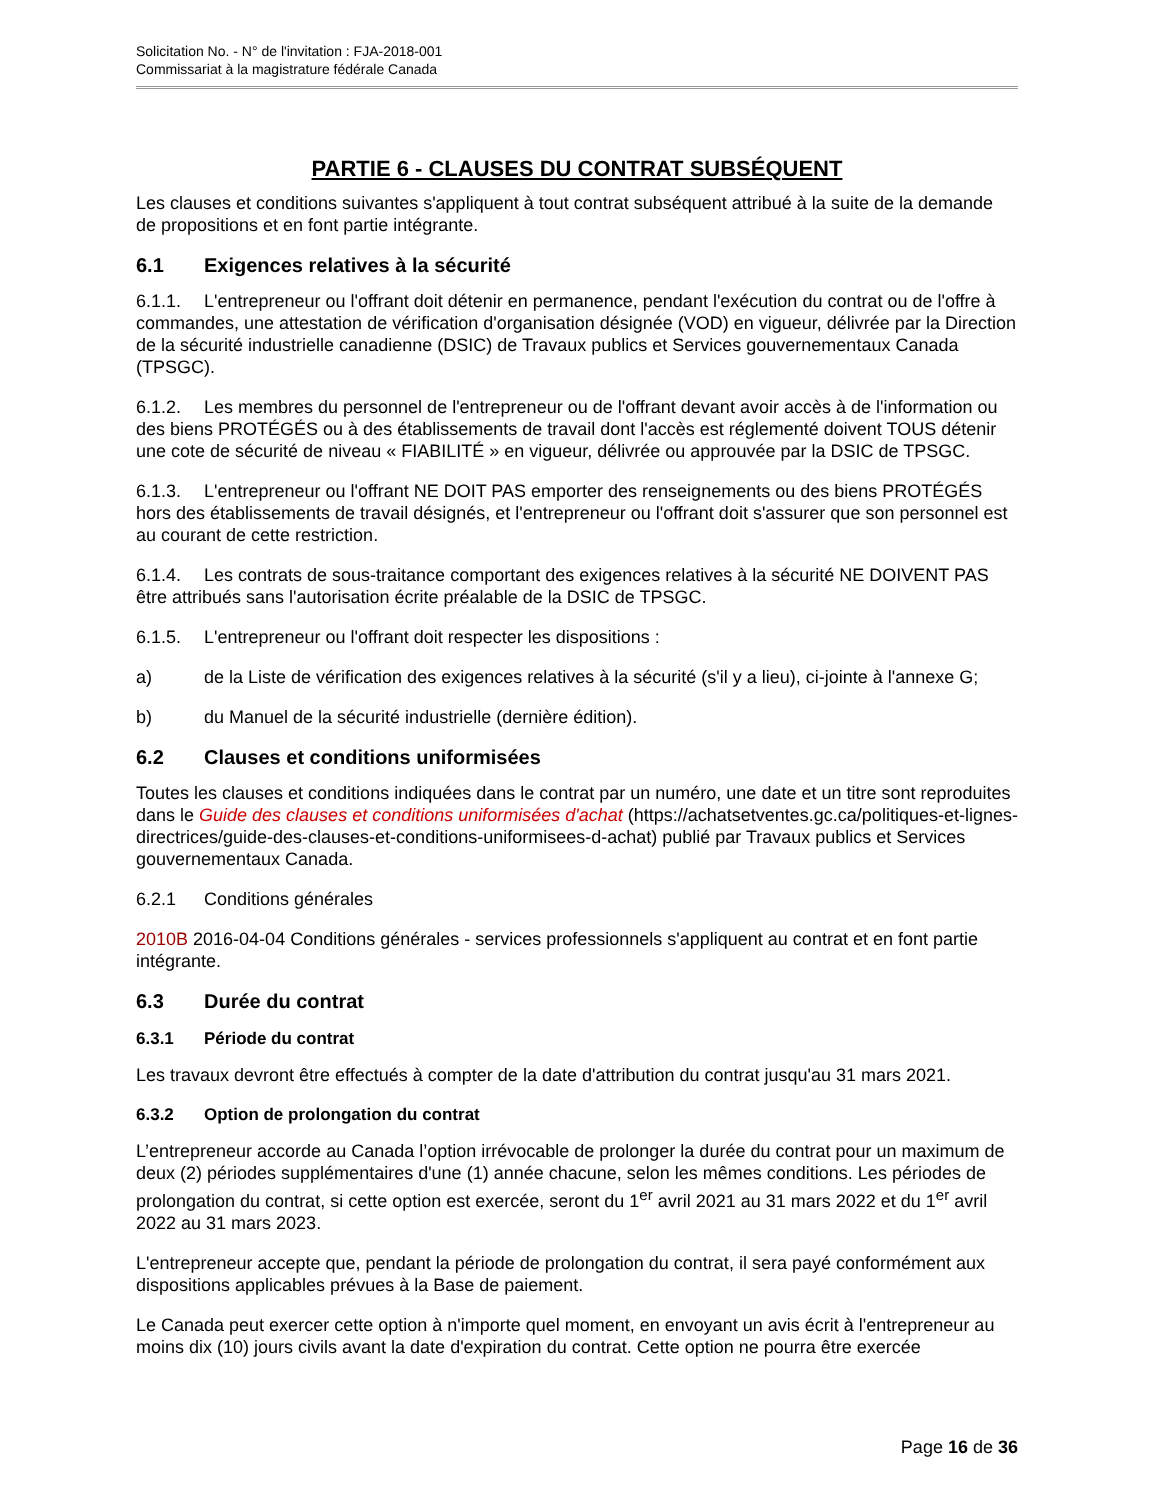Solicitation No. - N° de l'invitation : FJA-2018-001
Commissariat à la magistrature fédérale Canada
PARTIE 6 - CLAUSES DU CONTRAT SUBSÉQUENT
Les clauses et conditions suivantes s'appliquent à tout contrat subséquent attribué à la suite de la demande de propositions et en font partie intégrante.
6.1 Exigences relatives à la sécurité
6.1.1. L'entrepreneur ou l'offrant doit détenir en permanence, pendant l'exécution du contrat ou de l'offre à commandes, une attestation de vérification d'organisation désignée (VOD) en vigueur, délivrée par la Direction de la sécurité industrielle canadienne (DSIC) de Travaux publics et Services gouvernementaux Canada (TPSGC).
6.1.2. Les membres du personnel de l'entrepreneur ou de l'offrant devant avoir accès à de l'information ou des biens PROTÉGÉS ou à des établissements de travail dont l'accès est réglementé doivent TOUS détenir une cote de sécurité de niveau « FIABILITÉ » en vigueur, délivrée ou approuvée par la DSIC de TPSGC.
6.1.3. L'entrepreneur ou l'offrant NE DOIT PAS emporter des renseignements ou des biens PROTÉGÉS hors des établissements de travail désignés, et l'entrepreneur ou l'offrant doit s'assurer que son personnel est au courant de cette restriction.
6.1.4. Les contrats de sous-traitance comportant des exigences relatives à la sécurité NE DOIVENT PAS être attribués sans l'autorisation écrite préalable de la DSIC de TPSGC.
6.1.5. L'entrepreneur ou l'offrant doit respecter les dispositions :
a) de la Liste de vérification des exigences relatives à la sécurité (s'il y a lieu), ci-jointe à l'annexe G;
b) du Manuel de la sécurité industrielle (dernière édition).
6.2 Clauses et conditions uniformisées
Toutes les clauses et conditions indiquées dans le contrat par un numéro, une date et un titre sont reproduites dans le Guide des clauses et conditions uniformisées d'achat (https://achatsetventes.gc.ca/politiques-et-lignes-directrices/guide-des-clauses-et-conditions-uniformisees-d-achat) publié par Travaux publics et Services gouvernementaux Canada.
6.2.1 Conditions générales
2010B 2016-04-04 Conditions générales - services professionnels s'appliquent au contrat et en font partie intégrante.
6.3 Durée du contrat
6.3.1 Période du contrat
Les travaux devront être effectués à compter de la date d'attribution du contrat jusqu'au 31 mars 2021.
6.3.2 Option de prolongation du contrat
L’entrepreneur accorde au Canada l’option irrévocable de prolonger la durée du contrat pour un maximum de deux (2) périodes supplémentaires d'une (1) année chacune, selon les mêmes conditions. Les périodes de prolongation du contrat, si cette option est exercée, seront du 1<sup>er</sup> avril 2021 au 31 mars 2022 et du 1<sup>er</sup> avril 2022 au 31 mars 2023.
L'entrepreneur accepte que, pendant la période de prolongation du contrat, il sera payé conformément aux dispositions applicables prévues à la Base de paiement.
Le Canada peut exercer cette option à n'importe quel moment, en envoyant un avis écrit à l'entrepreneur au moins dix (10) jours civils avant la date d'expiration du contrat. Cette option ne pourra être exercée
Page 16 de 36